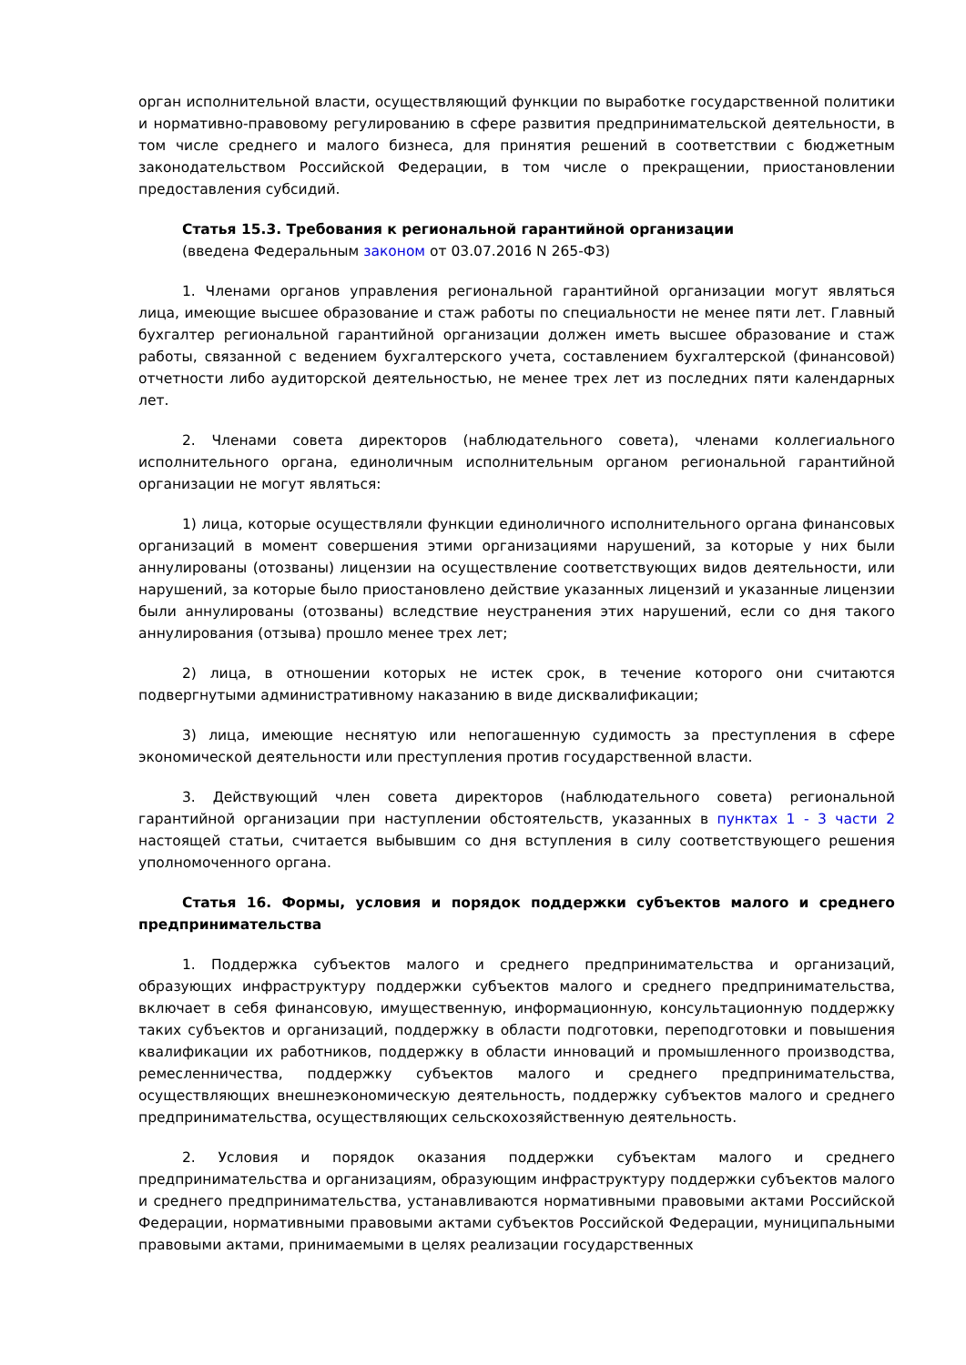орган исполнительной власти, осуществляющий функции по выработке государственной политики и нормативно-правовому регулированию в сфере развития предпринимательской деятельности, в том числе среднего и малого бизнеса, для принятия решений в соответствии с бюджетным законодательством Российской Федерации, в том числе о прекращении, приостановлении предоставления субсидий.
Статья 15.3. Требования к региональной гарантийной организации
(введена Федеральным законом от 03.07.2016 N 265-ФЗ)
1. Членами органов управления региональной гарантийной организации могут являться лица, имеющие высшее образование и стаж работы по специальности не менее пяти лет. Главный бухгалтер региональной гарантийной организации должен иметь высшее образование и стаж работы, связанной с ведением бухгалтерского учета, составлением бухгалтерской (финансовой) отчетности либо аудиторской деятельностью, не менее трех лет из последних пяти календарных лет.
2. Членами совета директоров (наблюдательного совета), членами коллегиального исполнительного органа, единоличным исполнительным органом региональной гарантийной организации не могут являться:
1) лица, которые осуществляли функции единоличного исполнительного органа финансовых организаций в момент совершения этими организациями нарушений, за которые у них были аннулированы (отозваны) лицензии на осуществление соответствующих видов деятельности, или нарушений, за которые было приостановлено действие указанных лицензий и указанные лицензии были аннулированы (отозваны) вследствие неустранения этих нарушений, если со дня такого аннулирования (отзыва) прошло менее трех лет;
2) лица, в отношении которых не истек срок, в течение которого они считаются подвергнутыми административному наказанию в виде дисквалификации;
3) лица, имеющие неснятую или непогашенную судимость за преступления в сфере экономической деятельности или преступления против государственной власти.
3. Действующий член совета директоров (наблюдательного совета) региональной гарантийной организации при наступлении обстоятельств, указанных в пунктах 1 - 3 части 2 настоящей статьи, считается выбывшим со дня вступления в силу соответствующего решения уполномоченного органа.
Статья 16. Формы, условия и порядок поддержки субъектов малого и среднего предпринимательства
1. Поддержка субъектов малого и среднего предпринимательства и организаций, образующих инфраструктуру поддержки субъектов малого и среднего предпринимательства, включает в себя финансовую, имущественную, информационную, консультационную поддержку таких субъектов и организаций, поддержку в области подготовки, переподготовки и повышения квалификации их работников, поддержку в области инноваций и промышленного производства, ремесленничества, поддержку субъектов малого и среднего предпринимательства, осуществляющих внешнеэкономическую деятельность, поддержку субъектов малого и среднего предпринимательства, осуществляющих сельскохозяйственную деятельность.
2. Условия и порядок оказания поддержки субъектам малого и среднего предпринимательства и организациям, образующим инфраструктуру поддержки субъектов малого и среднего предпринимательства, устанавливаются нормативными правовыми актами Российской Федерации, нормативными правовыми актами субъектов Российской Федерации, муниципальными правовыми актами, принимаемыми в целях реализации государственных